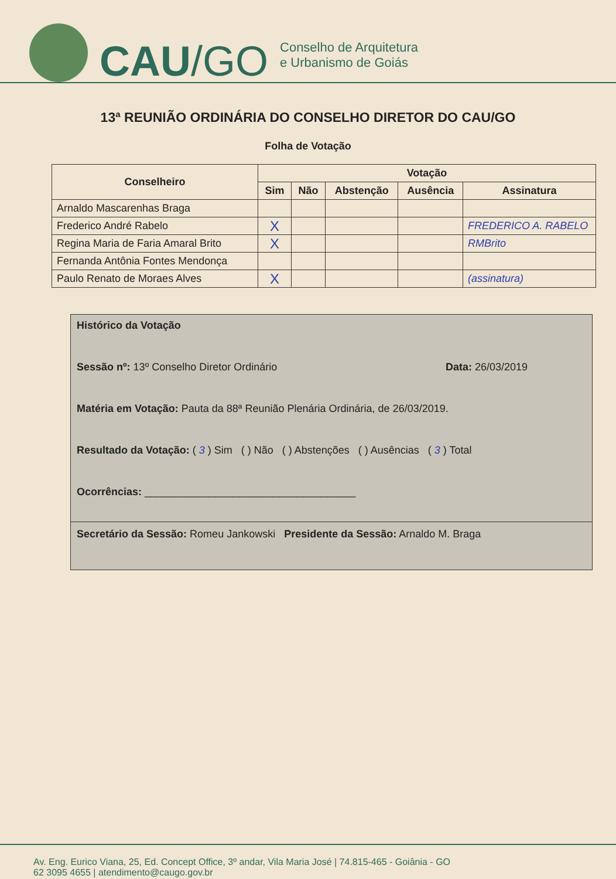CAU/GO
Conselho de Arquitetura
e Urbanismo de Goiás
13ª REUNIÃO ORDINÁRIA DO CONSELHO DIRETOR DO CAU/GO
Folha de Votação
| Conselheiro | Votação | | | | |
| --- | --- | --- | --- | --- | --- |
| | Sim | Não | Abstenção | Ausência | Assinatura |
| Arnaldo Mascarenhas Braga | | | | | |
| Frederico André Rabelo | X | | | | FREDERICO A. RABELO |
| Regina Maria de Faria Amaral Brito | X | | | | RMBrito |
| Fernanda Antônia Fontes Mendonça | | | | | |
| Paulo Renato de Moraes Alves | X | | | | (assinatura) |
Histórico da Votação
Sessão nº: 13º Conselho Diretor Ordinário Data: 26/03/2019
Matéria em Votação: Pauta da 88ª Reunião Plenária Ordinária, de 26/03/2019.
Resultado da Votação: ( 3 ) Sim ( ) Não ( ) Abstenções ( ) Ausências ( 3 ) Total
Ocorrências: ____________________________________
Secretário da Sessão: Romeu Jankowski Presidente da Sessão: Arnaldo M. Braga
Av. Eng. Eurico Viana, 25, Ed. Concept Office, 3º andar, Vila Maria José | 74.815-465 - Goiânia - GO
62 3095 4655 | atendimento@caugo.gov.br